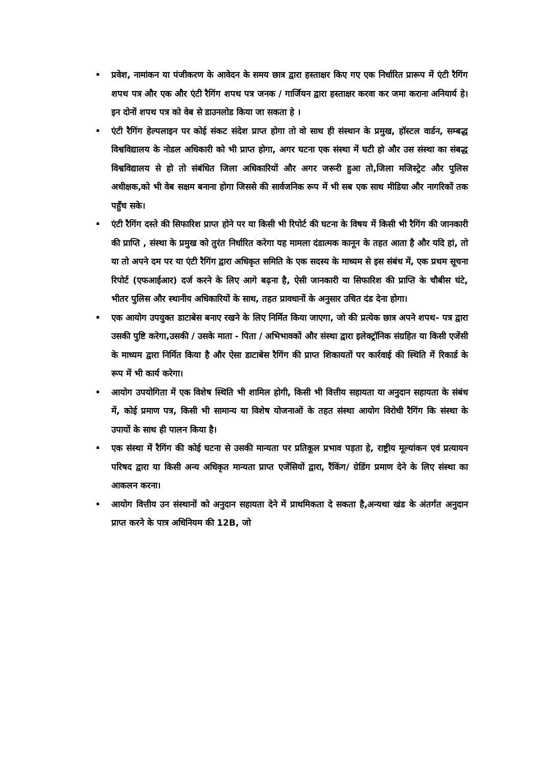प्रवेश, नामांकन या पंजीकरण के आवेदन के समय छात्र द्वारा हस्ताक्षर किए गए एक निर्धारित प्रारूप में एंटी रैगिंग शपथ पत्र और एक और एंटी रैगिंग शपथ पत्र जनक / गार्जियन द्वारा हस्ताक्षर करवा कर जमा कराना अनियार्य हे। इन दोनों शपथ पत्र को वेब से डाउनलोड किया जा सकता हे ।
एंटी रैगिंग हेल्पलाइन पर कोई संकट संदेश प्राप्त होगा तो वो साथ ही संस्थान के प्रमुख, हॉस्टल वार्डन, सम्बद्ध विश्वविद्यालय के नोडल अधिकारी को भी प्राप्त होगा, अगर घटना एक संस्था में घटी हो और उस संस्था का संबद्ध विश्वविद्यालय से हो तो संबंधित जिला अधिकारियों और अगर जरूरी हुआ तो,जिला मजिस्ट्रेट और पुलिस अधीक्षक,को भी वेब सक्षम बनाना होगा जिससे की सार्वजनिक रूप में भी सब एक साथ मीडिया और नागरिकों तक पहुँच सके।
एंटी रैगिंग दस्ते की सिफारिश प्राप्त होने पर या किसी भी रिपोर्ट की घटना के विषय में किसी भी रैगिंग की जानकारी की प्राप्ति , संस्था के प्रमुख को तुरंत निर्धारित करेगा यह मामला दंडात्मक कानून के तहत आता है और यदि हां, तो या तो अपने दम पर या एंटी रैगिंग द्वारा अधिकृत समिति के एक सदस्य के माध्यम से इस संबंध में, एक प्रथम सूचना रिपोर्ट (एफआईआर) दर्ज करने के लिए आगे बढ़ना है, ऐसी जानकारी या सिफारिश की प्राप्ति के चौबीस घंटे, भीतर पुलिस और स्थानीय अधिकारियों के साथ, तहत प्रावधानों के अनुसार उचित दंड देना होगा।
एक आयोग उपयुक्त डाटाबेस बनाए रखने के लिए निर्मित किया जाएगा, जो की प्रत्येक छात्र अपने शपथ- पत्र द्वारा उसकी पुष्टि करेगा,उसकी / उसके माता - पिता / अभिभावकों और संस्था द्वारा इलेक्ट्रॉनिक संग्रहित या किसी एजेंसी के माध्यम द्वारा निर्मित किया है और ऐसा डाटाबेस रैगिंग की प्राप्त शिकायतों पर कार्रवाई की स्थिति में रिकार्ड के रूप में भी कार्य करेगा।
आयोग उपयोगिता में एक विशेष स्थिति भी शामिल होगी, किसी भी वित्तीय सहायता या अनुदान सहायता के संबंध में, कोई प्रमाण पत्र, किसी भी सामान्य या विशेष योजनाओं के तहत संस्था आयोग विरोधी रैगिंग कि संस्था के उपायों के साथ ही पालन किया है।
एक संस्था में रैगिंग की कोई घटना से उसकी मान्यता पर प्रतिकूल प्रभाव पड़ता हे, राष्ट्रीय मूल्यांकन एवं प्रत्यायन परिषद द्वारा या किसी अन्य अधिकृत मान्यता प्राप्त एजेंसियों द्वारा, रैंकिंग/ ग्रेडिंग प्रमाण देने के लिए संस्था का आकलन करना।
आयोग वित्तीय उन संस्थानों को अनुदान सहायता देने में प्राथमिकता दे सकता है,अन्यथा खंड के अंतर्गत अनुदान प्राप्त करने के पात्र अधिनियम की 12B, जो